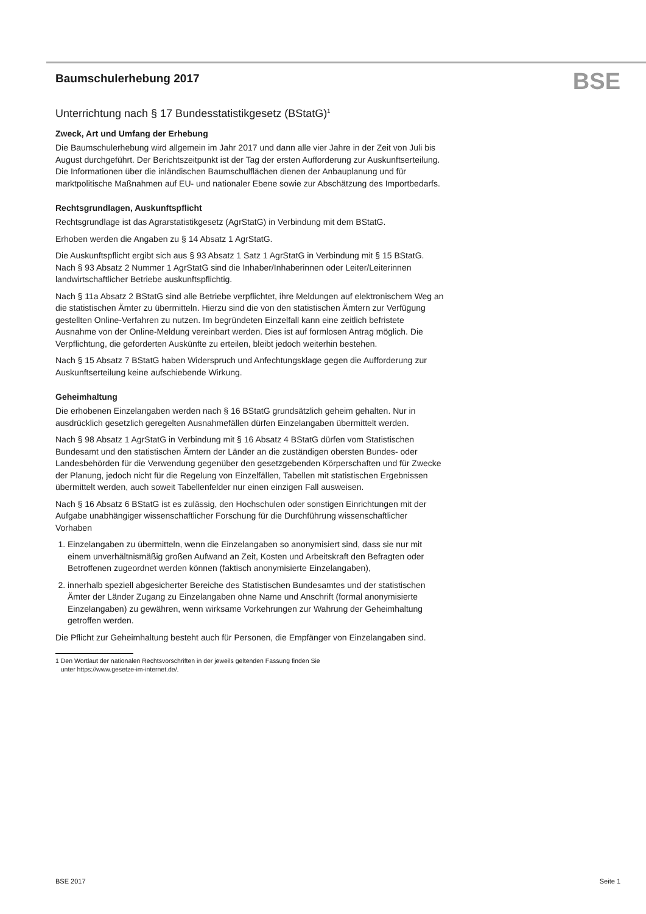BSE
Baumschulerhebung 2017
Unterrichtung nach § 17 Bundesstatistikgesetz (BStatG)<sup>1</sup>
Zweck, Art und Umfang der Erhebung
Die Baumschulerhebung wird allgemein im Jahr 2017 und dann alle vier Jahre in der Zeit von Juli bis August durchgeführt. Der Berichtszeitpunkt ist der Tag der ersten Aufforderung zur Auskunftserteilung. Die Informationen über die inländischen Baumschulflächen dienen der Anbauplanung und für marktpolitische Maßnahmen auf EU- und nationaler Ebene sowie zur Abschätzung des Importbedarfs.
Rechtsgrundlagen, Auskunftspflicht
Rechtsgrundlage ist das Agrarstatistikgesetz (AgrStatG) in Verbindung mit dem BStatG.
Erhoben werden die Angaben zu § 14 Absatz 1 AgrStatG.
Die Auskunftspflicht ergibt sich aus § 93 Absatz 1 Satz 1 AgrStatG in Verbindung mit § 15 BStatG. Nach § 93 Absatz 2 Nummer 1 AgrStatG sind die Inhaber/Inhaberinnen oder Leiter/Leiterinnen landwirtschaftlicher Betriebe auskunftspflichtig.
Nach § 11a Absatz 2 BStatG sind alle Betriebe verpflichtet, ihre Meldungen auf elektronischem Weg an die statistischen Ämter zu übermitteln. Hierzu sind die von den statistischen Ämtern zur Verfügung gestellten Online-Verfahren zu nutzen. Im begründeten Einzelfall kann eine zeitlich befristete Ausnahme von der Online-Meldung vereinbart werden. Dies ist auf formlosen Antrag möglich. Die Verpflichtung, die geforderten Auskünfte zu erteilen, bleibt jedoch weiterhin bestehen.
Nach § 15 Absatz 7 BStatG haben Widerspruch und Anfechtungsklage gegen die Aufforderung zur Auskunftserteilung keine aufschiebende Wirkung.
Geheimhaltung
Die erhobenen Einzelangaben werden nach § 16 BStatG grundsätzlich geheim gehalten. Nur in ausdrücklich gesetzlich geregelten Ausnahmefällen dürfen Einzelangaben übermittelt werden.
Nach § 98 Absatz 1 AgrStatG in Verbindung mit § 16 Absatz 4 BStatG dürfen vom Statistischen Bundesamt und den statistischen Ämtern der Länder an die zuständigen obersten Bundes- oder Landesbehörden für die Verwendung gegenüber den gesetzgebenden Körperschaften und für Zwecke der Planung, jedoch nicht für die Regelung von Einzelfällen, Tabellen mit statistischen Ergebnissen übermittelt werden, auch soweit Tabellenfelder nur einen einzigen Fall ausweisen.
Nach § 16 Absatz 6 BStatG ist es zulässig, den Hochschulen oder sonstigen Einrichtungen mit der Aufgabe unabhängiger wissenschaftlicher Forschung für die Durchführung wissenschaftlicher Vorhaben
1. Einzelangaben zu übermitteln, wenn die Einzelangaben so anonymisiert sind, dass sie nur mit einem unverhältnismäßig großen Aufwand an Zeit, Kosten und Arbeitskraft den Befragten oder Betroffenen zugeordnet werden können (faktisch anonymisierte Einzelangaben),
2. innerhalb speziell abgesicherter Bereiche des Statistischen Bundesamtes und der statistischen Ämter der Länder Zugang zu Einzelangaben ohne Name und Anschrift (formal anonymisierte Einzelangaben) zu gewähren, wenn wirksame Vorkehrungen zur Wahrung der Geheimhaltung getroffen werden.
Die Pflicht zur Geheimhaltung besteht auch für Personen, die Empfänger von Einzelangaben sind.
1 Den Wortlaut der nationalen Rechtsvorschriften in der jeweils geltenden Fassung finden Sie
unter https://www.gesetze-im-internet.de/.
BSE 2017 Seite 1